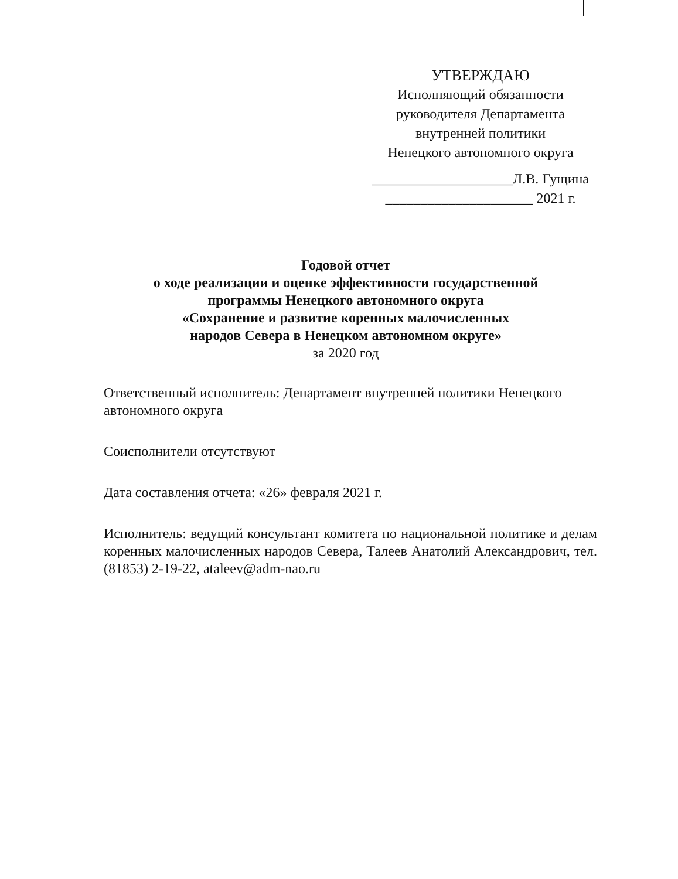УТВЕРЖДАЮ
Исполняющий обязанности
руководителя Департамента
внутренней политики
Ненецкого автономного округа
____________________Л.В. Гущина
_____________________ 2021 г.
Годовой отчет
о ходе реализации и оценке эффективности государственной
программы Ненецкого автономного округа
«Сохранение и развитие коренных малочисленных
народов Севера в Ненецком автономном округе»
за 2020 год
Ответственный исполнитель: Департамент внутренней политики Ненецкого автономного округа
Соисполнители отсутствуют
Дата составления отчета: «26» февраля 2021 г.
Исполнитель: ведущий консультант комитета по национальной политике и делам коренных малочисленных народов Севера, Талеев Анатолий Александрович, тел. (81853) 2-19-22, ataleev@adm-nao.ru